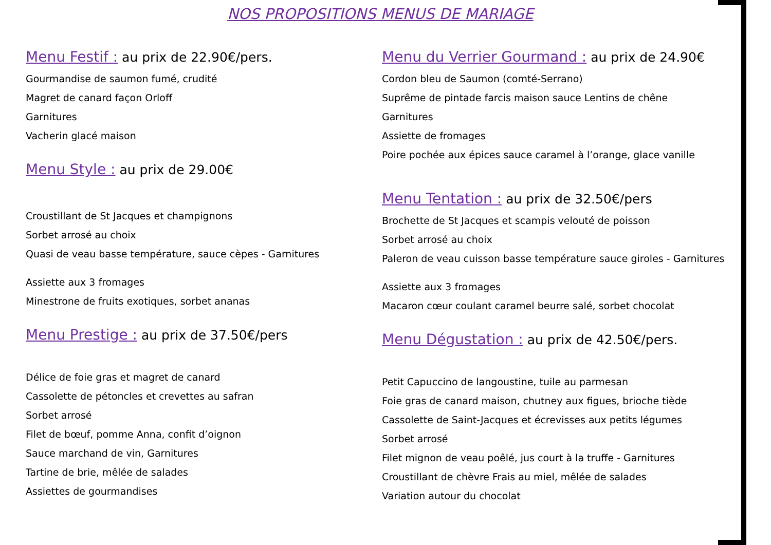NOS PROPOSITIONS MENUS DE MARIAGE
Menu Festif : au prix de 22.90€/pers.
Gourmandise de saumon fumé, crudité
Magret de canard façon Orloff
Garnitures
Vacherin glacé maison
Menu Style : au prix de 29.00€
Croustillant de St Jacques et champignons
Sorbet arrosé au choix
Quasi de veau basse température, sauce cèpes - Garnitures
Assiette aux 3 fromages
Minestrone de fruits exotiques, sorbet ananas
Menu Prestige : au prix de 37.50€/pers
Délice de foie gras et magret de canard
Cassolette de pétoncles et crevettes au safran
Sorbet arrosé
Filet de bœuf, pomme Anna, confit d’oignon
Sauce marchand de vin, Garnitures
Tartine de brie, mêlée de salades
Assiettes de gourmandises
Menu du Verrier Gourmand : au prix de 24.90€
Cordon bleu de Saumon (comté-Serrano)
Suprême de pintade farcis maison sauce Lentins de chêne
Garnitures
Assiette de fromages
Poire pochée aux épices sauce caramel à l’orange, glace vanille
Menu Tentation : au prix de 32.50€/pers
Brochette de St Jacques et scampis velouté de poisson
Sorbet arrosé au choix
Paleron de veau cuisson basse température sauce giroles - Garnitures
Assiette aux 3 fromages
Macaron cœur coulant caramel beurre salé, sorbet chocolat
Menu Dégustation : au prix de 42.50€/pers.
Petit Capuccino de langoustine, tuile au parmesan
Foie gras de canard maison, chutney aux figues, brioche tiède
Cassolette de Saint-Jacques et écrevisses aux petits légumes
Sorbet arrosé
Filet mignon de veau poêlé, jus court à la truffe - Garnitures
Croustillant de chèvre Frais au miel, mêlée de salades
Variation autour du chocolat